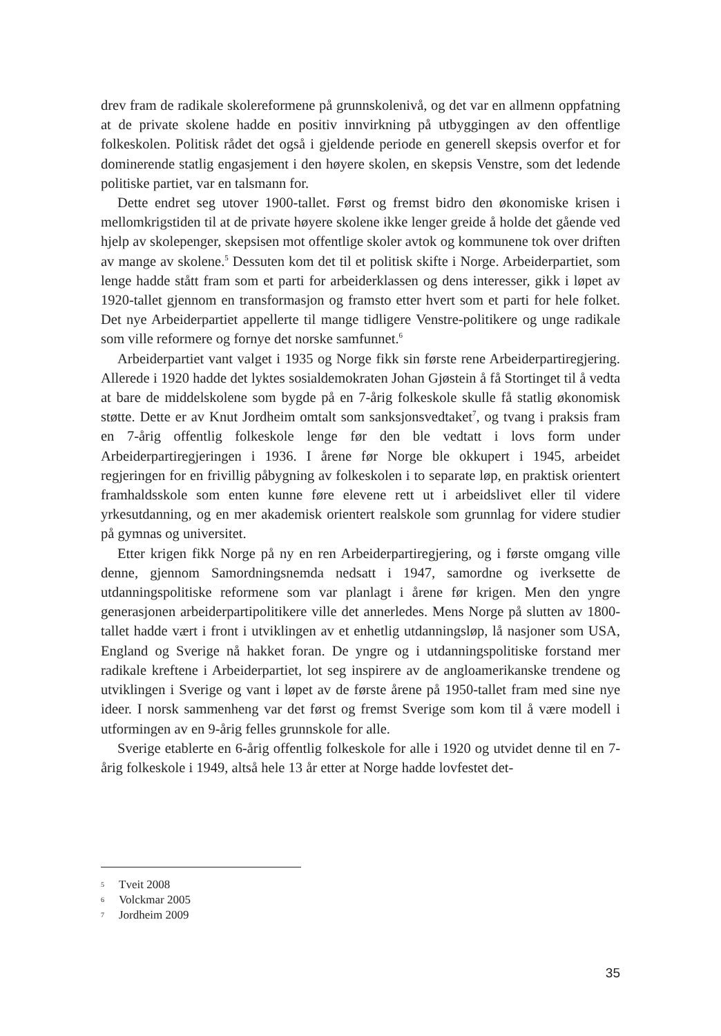drev fram de radikale skolereformene på grunnskolenivå, og det var en allmenn oppfatning at de private skolene hadde en positiv innvirkning på utbyggingen av den offentlige folkeskolen. Politisk rådet det også i gjeldende periode en generell skepsis overfor et for dominerende statlig engasjement i den høyere skolen, en skepsis Venstre, som det ledende politiske partiet, var en talsmann for.
Dette endret seg utover 1900-tallet. Først og fremst bidro den økonomiske krisen i mellomkrigstiden til at de private høyere skolene ikke lenger greide å holde det gående ved hjelp av skolepenger, skepsisen mot offentlige skoler avtok og kommunene tok over driften av mange av skolene.<sup>5</sup> Dessuten kom det til et politisk skifte i Norge. Arbeiderpartiet, som lenge hadde stått fram som et parti for arbeiderklassen og dens interesser, gikk i løpet av 1920-tallet gjennom en transformasjon og framsto etter hvert som et parti for hele folket. Det nye Arbeiderpartiet appellerte til mange tidligere Venstre-politikere og unge radikale som ville reformere og fornye det norske samfunnet.<sup>6</sup>
Arbeiderpartiet vant valget i 1935 og Norge fikk sin første rene Arbeiderpartiregjering. Allerede i 1920 hadde det lyktes sosialdemokraten Johan Gjøstein å få Stortinget til å vedta at bare de middelskolene som bygde på en 7-årig folkeskole skulle få statlig økonomisk støtte. Dette er av Knut Jordheim omtalt som sanksjonsvedtaket<sup>7</sup>, og tvang i praksis fram en 7-årig offentlig folkeskole lenge før den ble vedtatt i lovs form under Arbeiderpartiregjeringen i 1936. I årene før Norge ble okkupert i 1945, arbeidet regjeringen for en frivillig påbygning av folkeskolen i to separate løp, en praktisk orientert framhaldsskole som enten kunne føre elevene rett ut i arbeidslivet eller til videre yrkesutdanning, og en mer akademisk orientert realskole som grunnlag for videre studier på gymnas og universitet.
Etter krigen fikk Norge på ny en ren Arbeiderpartiregjering, og i første omgang ville denne, gjennom Samordningsnemda nedsatt i 1947, samordne og iverksette de utdanningspolitiske reformene som var planlagt i årene før krigen. Men den yngre generasjonen arbeiderpartipolitikere ville det annerledes. Mens Norge på slutten av 1800-tallet hadde vært i front i utviklingen av et enhetlig utdanningsløp, lå nasjoner som USA, England og Sverige nå hakket foran. De yngre og i utdanningspolitiske forstand mer radikale kreftene i Arbeiderpartiet, lot seg inspirere av de angloamerikanske trendene og utviklingen i Sverige og vant i løpet av de første årene på 1950-tallet fram med sine nye ideer. I norsk sammenheng var det først og fremst Sverige som kom til å være modell i utformingen av en 9-årig felles grunnskole for alle.
Sverige etablerte en 6-årig offentlig folkeskole for alle i 1920 og utvidet denne til en 7-årig folkeskole i 1949, altså hele 13 år etter at Norge hadde lovfestet det-
5 Tveit 2008
6 Volckmar 2005
7 Jordheim 2009
35